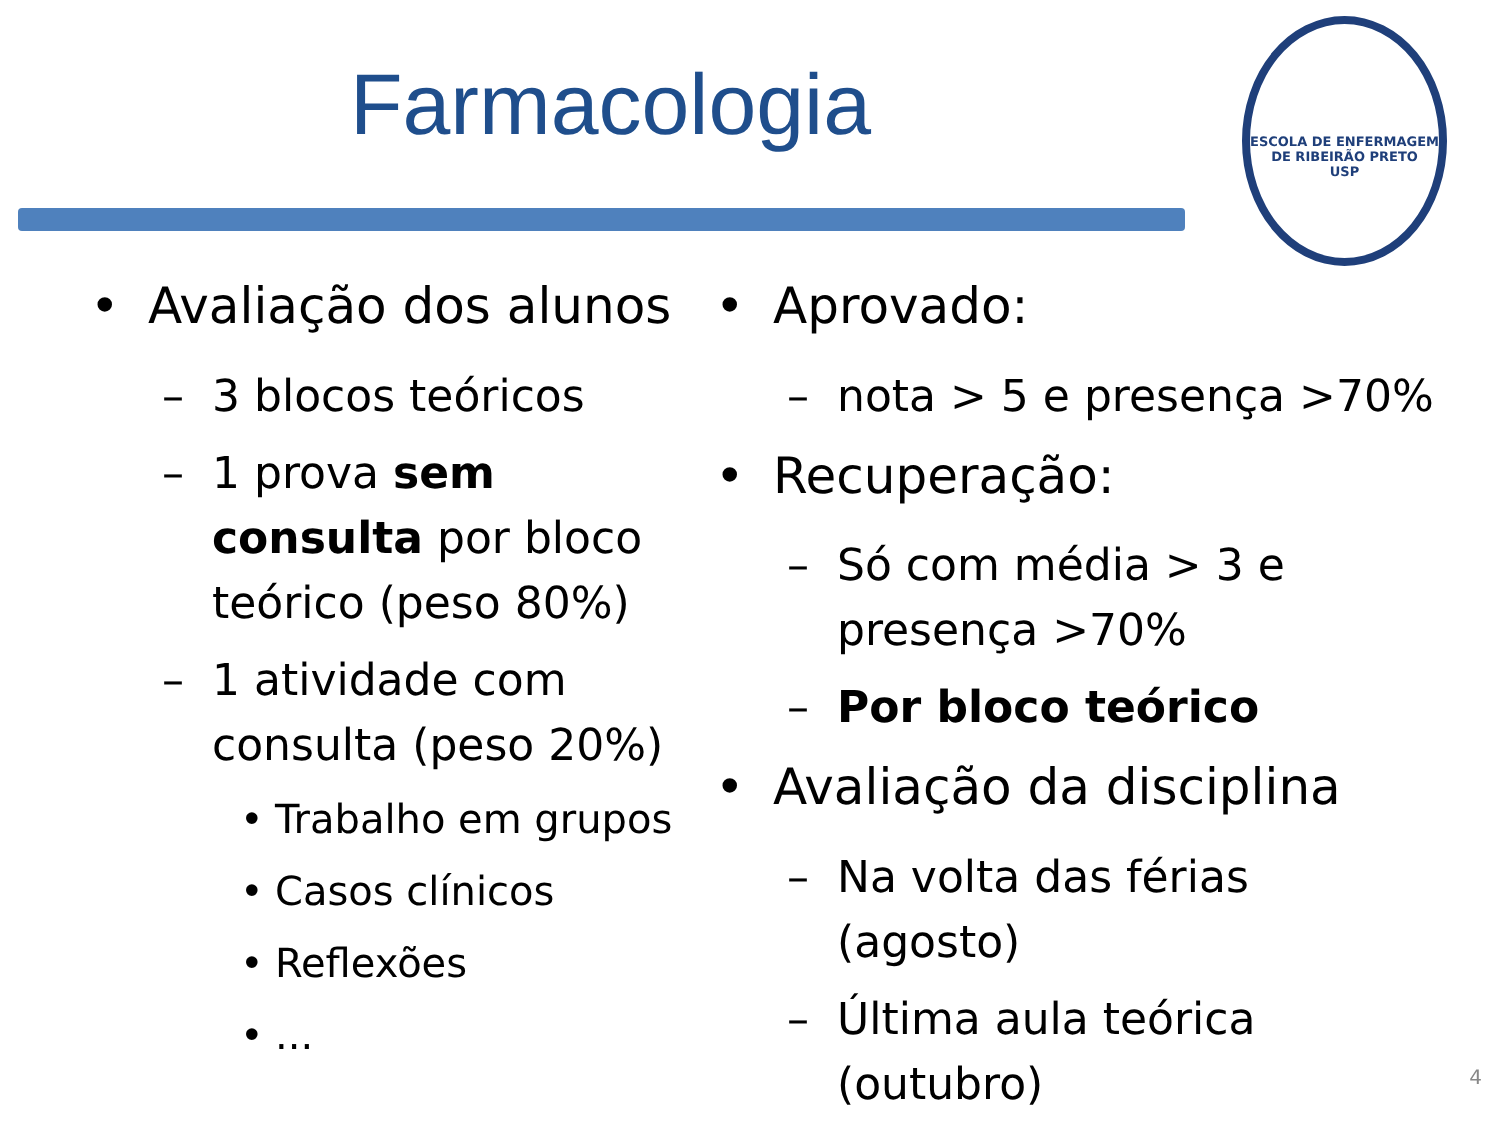Farmacologia
ESCOLA DE ENFERMAGEM DE RIBEIRÃO PRETO
USP
• Avaliação dos alunos
– 3 blocos teóricos
– 1 prova sem consulta por bloco teórico (peso 80%)
– 1 atividade com consulta (peso 20%)
• Trabalho em grupos
• Casos clínicos
• Reflexões
•...
• Aprovado:
– nota > 5 e presença >70%
• Recuperação:
– Só com média > 3 e presença >70%
– Por bloco teórico
• Avaliação da disciplina
– Na volta das férias (agosto)
– Última aula teórica (outubro)
4